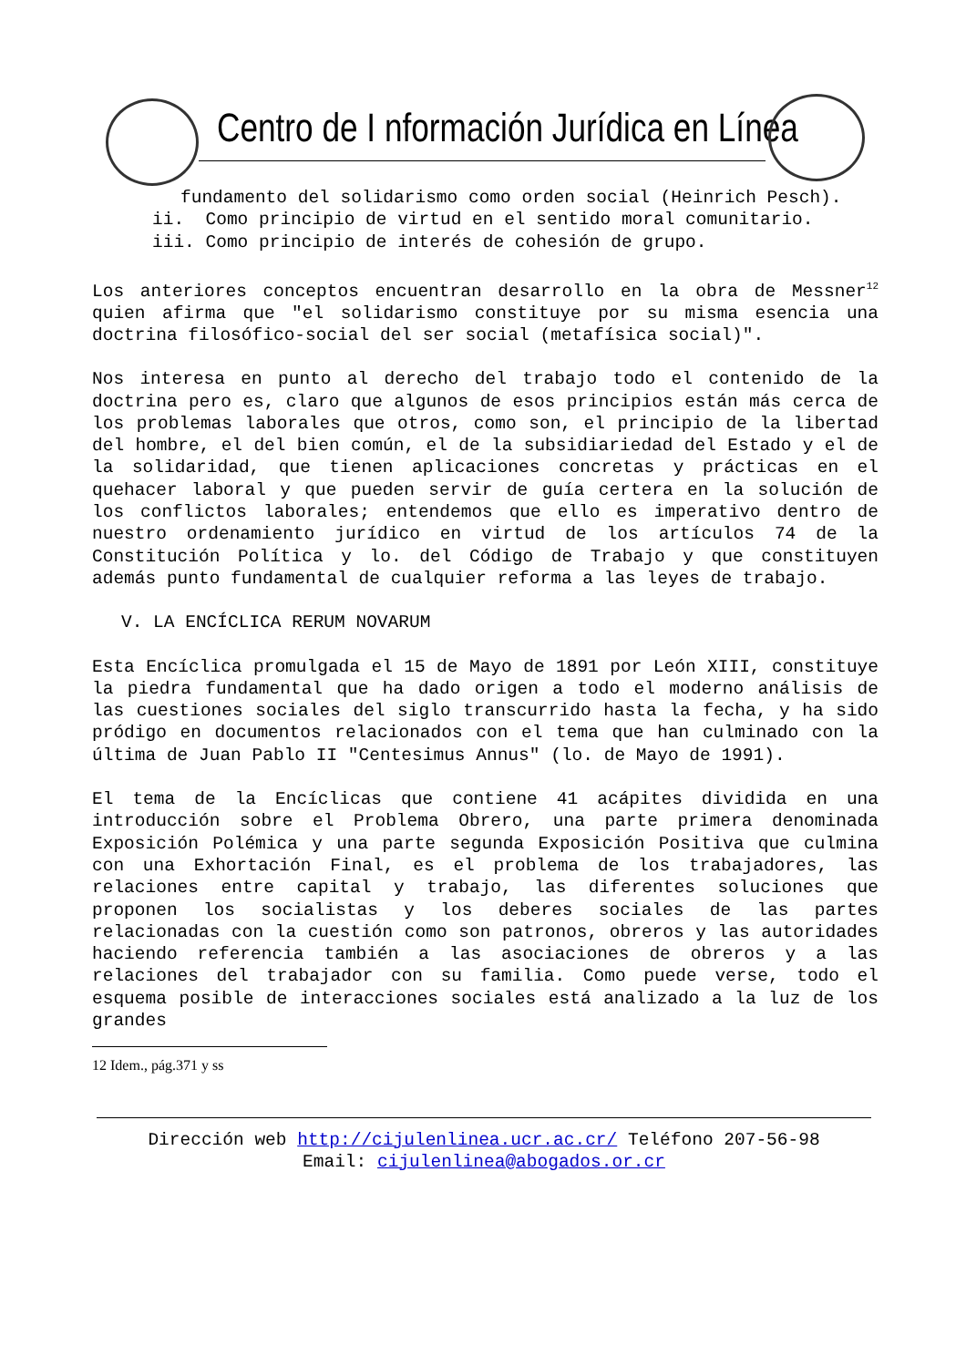Centro de I nformación Jurídica en Línea
fundamento del solidarismo como orden social (Heinrich Pesch).
ii. Como principio de virtud en el sentido moral comunitario.
iii. Como principio de interés de cohesión de grupo.
Los anteriores conceptos encuentran desarrollo en la obra de Messner<sup>12</sup> quien afirma que "el solidarismo constituye por su misma esencia una doctrina filosófico-social del ser social (metafísica social)".
Nos interesa en punto al derecho del trabajo todo el contenido de la doctrina pero es, claro que algunos de esos principios están más cerca de los problemas laborales que otros, como son, el principio de la libertad del hombre, el del bien común, el de la subsidiariedad del Estado y el de la solidaridad, que tienen aplicaciones concretas y prácticas en el quehacer laboral y que pueden servir de guía certera en la solución de los conflictos laborales; entendemos que ello es imperativo dentro de nuestro ordenamiento jurídico en virtud de los artículos 74 de la Constitución Política y lo. del Código de Trabajo y que constituyen además punto fundamental de cualquier reforma a las leyes de trabajo.
V. LA ENCÍCLICA RERUM NOVARUM
Esta Encíclica promulgada el 15 de Mayo de 1891 por León XIII, constituye la piedra fundamental que ha dado origen a todo el moderno análisis de las cuestiones sociales del siglo transcurrido hasta la fecha, y ha sido pródigo en documentos relacionados con el tema que han culminado con la última de Juan Pablo II "Centesimus Annus" (lo. de Mayo de 1991).
El tema de la Encíclicas que contiene 41 acápites dividida en una introducción sobre el Problema Obrero, una parte primera denominada Exposición Polémica y una parte segunda Exposición Positiva que culmina con una Exhortación Final, es el problema de los trabajadores, las relaciones entre capital y trabajo, las diferentes soluciones que proponen los socialistas y los deberes sociales de las partes relacionadas con la cuestión como son patronos, obreros y las autoridades haciendo referencia también a las asociaciones de obreros y a las relaciones del trabajador con su familia. Como puede verse, todo el esquema posible de interacciones sociales está analizado a la luz de los grandes
12 Idem., pág.371 y ss
Dirección web http://cijulenlinea.ucr.ac.cr/ Teléfono 207-56-98
Email: cijulenlinea@abogados.or.cr